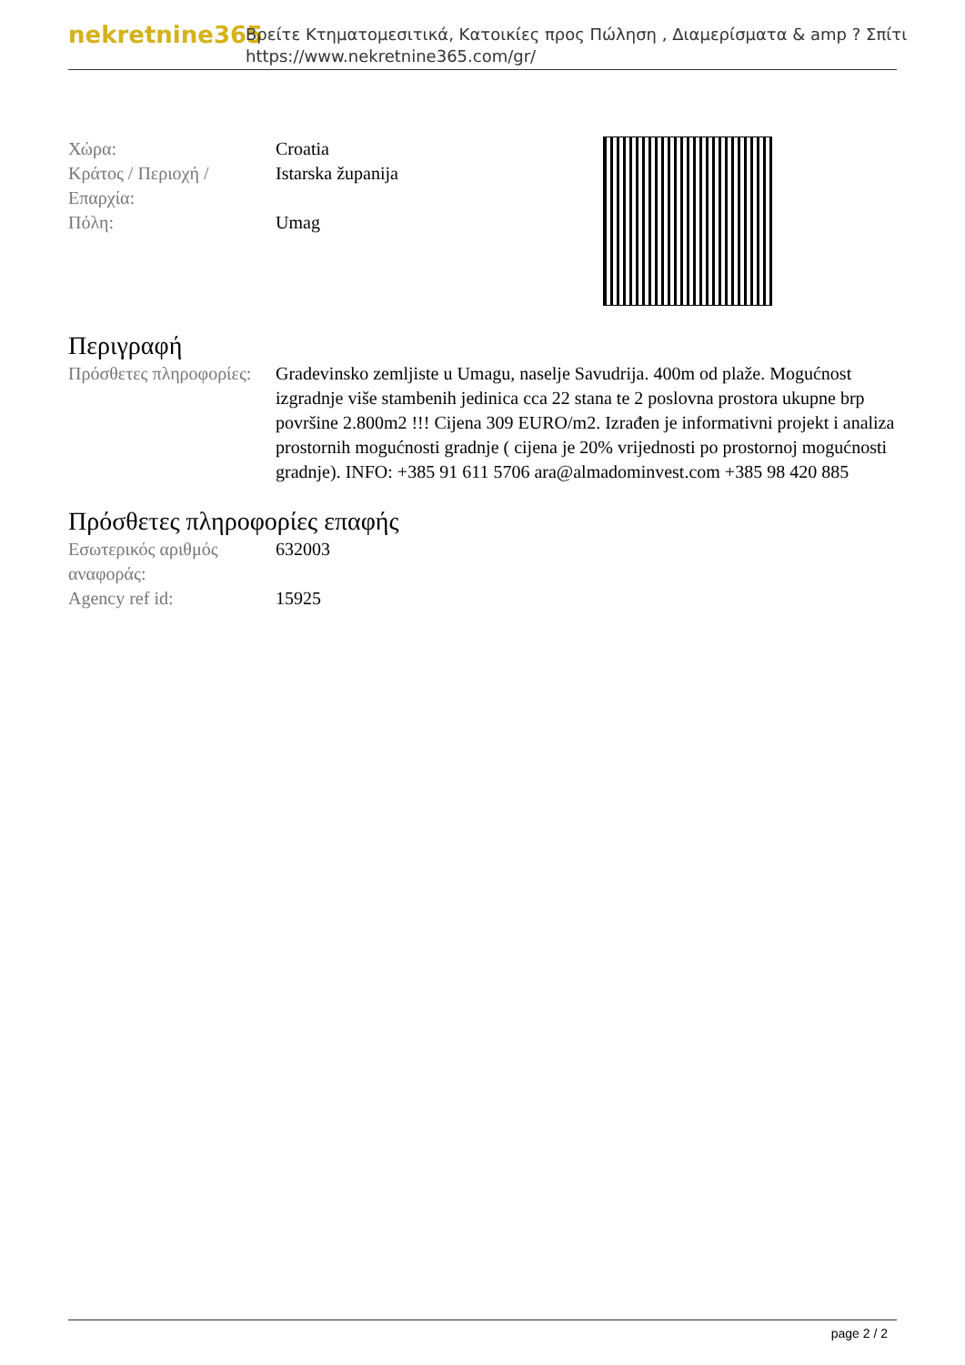nekretnine365
Βρείτε Κτηματομεσιτικά, Κατοικίες προς Πώληση , Διαμερίσματα & amp ? Σπίτι
https://www.nekretnine365.com/gr/
| Χώρα: | Croatia |
| Κράτος / Περιοχή / Επαρχία: | Istarska županija |
| Πόλη: | Umag |
Περιγραφή
| Πρόσθετες πληροφορίες: | Gradevinsko zemljiste u Umagu, naselje Savudrija. 400m od plaže. Mogućnost izgradnje više stambenih jedinica cca 22 stana te 2 poslovna prostora ukupne brp površine 2.800m2 !!! Cijena 309 EURO/m2. Izrađen je informativni projekt i analiza prostornih mogućnosti gradnje ( cijena je 20% vrijednosti po prostornoj mogućnosti gradnje). INFO: +385 91 611 5706 ara@almadominvest.com +385 98 420 885 |
Πρόσθετες πληροφορίες επαφής
| Εσωτερικός αριθμός αναφοράς: | 632003 |
| Agency ref id: | 15925 |
page 2 / 2